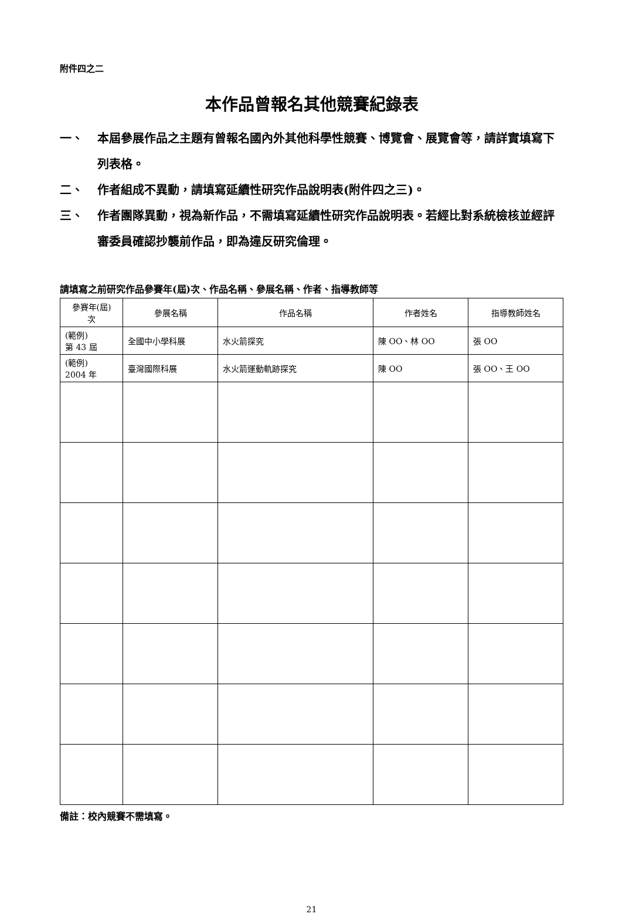附件四之二
本作品曾報名其他競賽紀錄表
一、 本屆參展作品之主題有曾報名國內外其他科學性競賽、博覽會、展覽會等，請詳實填寫下列表格。
二、 作者組成不異動，請填寫延續性研究作品說明表(附件四之三)。
三、 作者團隊異動，視為新作品，不需填寫延續性研究作品說明表。若經比對系統檢核並經評審委員確認抄襲前作品，即為違反研究倫理。
請填寫之前研究作品參賽年(屆)次、作品名稱、參展名稱、作者、指導教師等
| 參賽年(屆) 次 | 參展名稱 | 作品名稱 | 作者姓名 | 指導教師姓名 |
| --- | --- | --- | --- | --- |
| (範例) 第 43 屆 | 全國中小學科展 | 水火箭探究 | 陳 OO、林 OO | 張 OO |
| (範例) 2004 年 | 臺灣國際科展 | 水火箭運動軌跡探究 | 陳 OO | 張 OO、王 OO |
備註：校內競賽不需填寫。
21